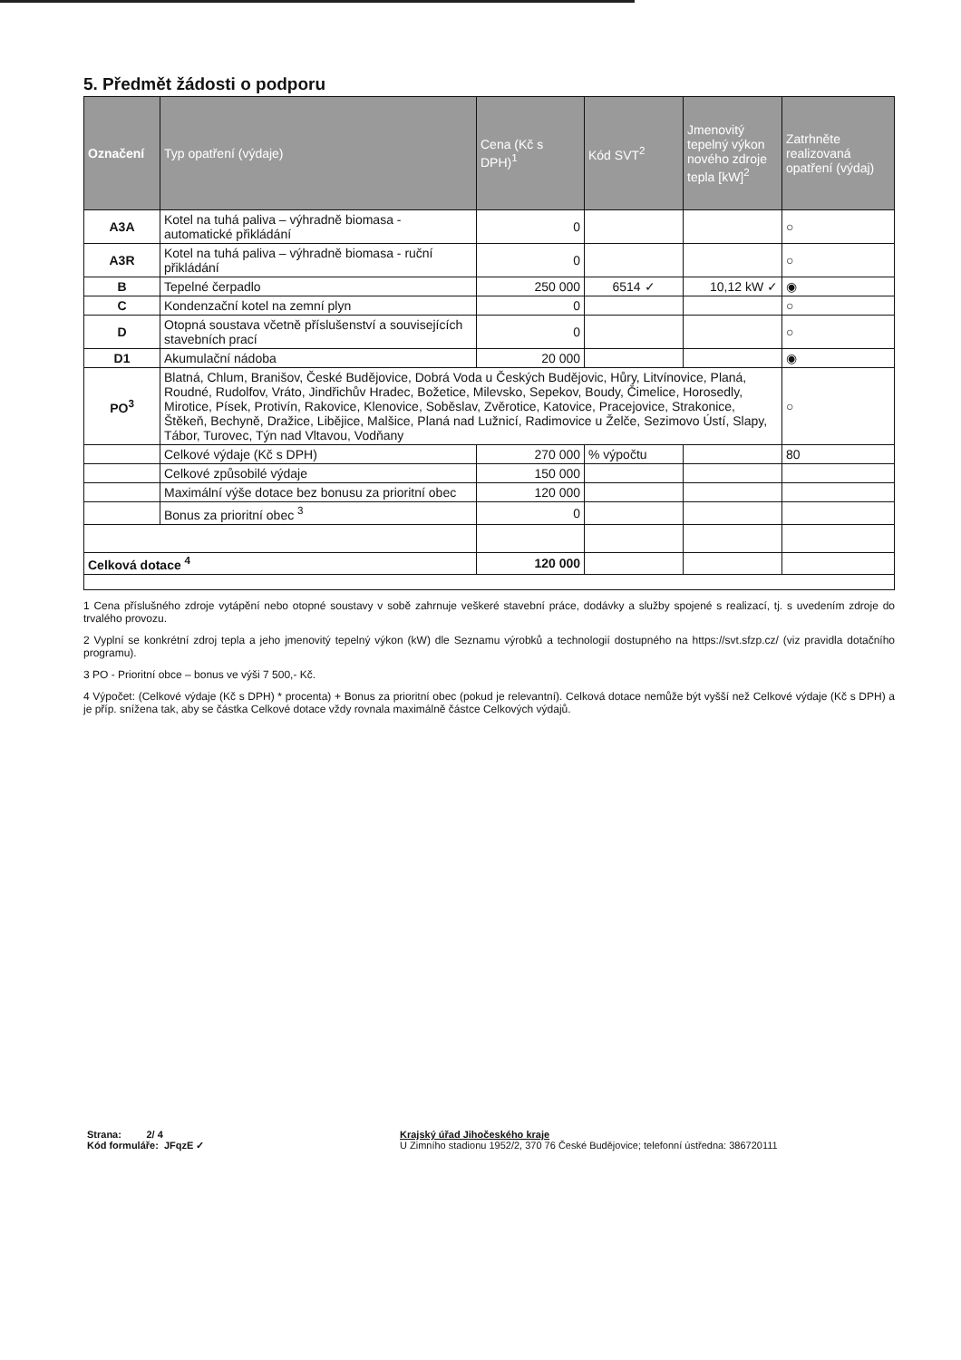5. Předmět žádosti o podporu
| Označení | Typ opatření (výdaje) | Cena (Kč s DPH)<sup>1</sup> | Kód SVT<sup>2</sup> | Jmenovitý tepelný výkon nového zdroje tepla [kW]<sup>2</sup> | Zatrhněte realizovaná opatření (výdaj) |
| --- | --- | --- | --- | --- | --- |
| A3A | Kotel na tuhá paliva – výhradně biomasa - automatické přikládání | 0 | | | ○ |
| A3R | Kotel na tuhá paliva – výhradně biomasa - ruční přikládání | 0 | | | ○ |
| B | Tepelné čerpadlo | 250 000 | 6514 ✓ | 10,12 kW ✓ | ◉ |
| C | Kondenzační kotel na zemní plyn | 0 | | | ○ |
| D | Otopná soustava včetně příslušenství a souvisejících stavebních prací | 0 | | | ○ |
| D1 | Akumulační nádoba | 20 000 | | | ◉ |
| PO<sup>3</sup> | Blatná, Chlum, Branišov, České Budějovice, Dobrá Voda u Českých Budějovic, Hůry, Litvínovice, Planá, Roudné, Rudolfov, Vráto, Jindřichův Hradec, Božetice, Milevsko, Sepekov, Boudy, Čimelice, Horosedly, Mirotice, Písek, Protivín, Rakovice, Klenovice, Soběslav, Zvěrotice, Katovice, Pracejovice, Strakonice, Štěkeň, Bechyně, Dražice, Libějice, Malšice, Planá nad Lužnicí, Radimovice u Želče, Sezimovo Ústí, Slapy, Tábor, Turovec, Týn nad Vltavou, Vodňany | | | | ○ |
| | Celkové výdaje (Kč s DPH) | 270 000 | % výpočtu | | 80 |
| | Celkové způsobilé výdaje | 150 000 | | | |
| | Maximální výše dotace bez bonusu za prioritní obec | 120 000 | | | |
| | Bonus za prioritní obec <sup>3</sup> | 0 | | | |
| Celková dotace <sup>4</sup> | | 120 000 | | | |
1 Cena příslušného zdroje vytápění nebo otopné soustavy v sobě zahrnuje veškeré stavební práce, dodávky a služby spojené s realizací, tj. s uvedením zdroje do trvalého provozu.
2 Vyplní se konkrétní zdroj tepla a jeho jmenovitý tepelný výkon (kW) dle Seznamu výrobků a technologií dostupného na https://svt.sfzp.cz/ (viz pravidla dotačního programu).
3 PO - Prioritní obce – bonus ve výši 7 500,- Kč.
4 Výpočet: (Celkové výdaje (Kč s DPH) * procenta) + Bonus za prioritní obec (pokud je relevantní). Celková dotace nemůže být vyšší než Celkové výdaje (Kč s DPH) a je příp. snížena tak, aby se částka Celkové dotace vždy rovnala maximálně částce Celkových výdajů.
Strana: 2/ 4
Kód formuláře: JFqzE ✓
Krajský úřad Jihočeského kraje
U Zimního stadionu 1952/2, 370 76 České Budějovice; telefonní ústředna: 386720111